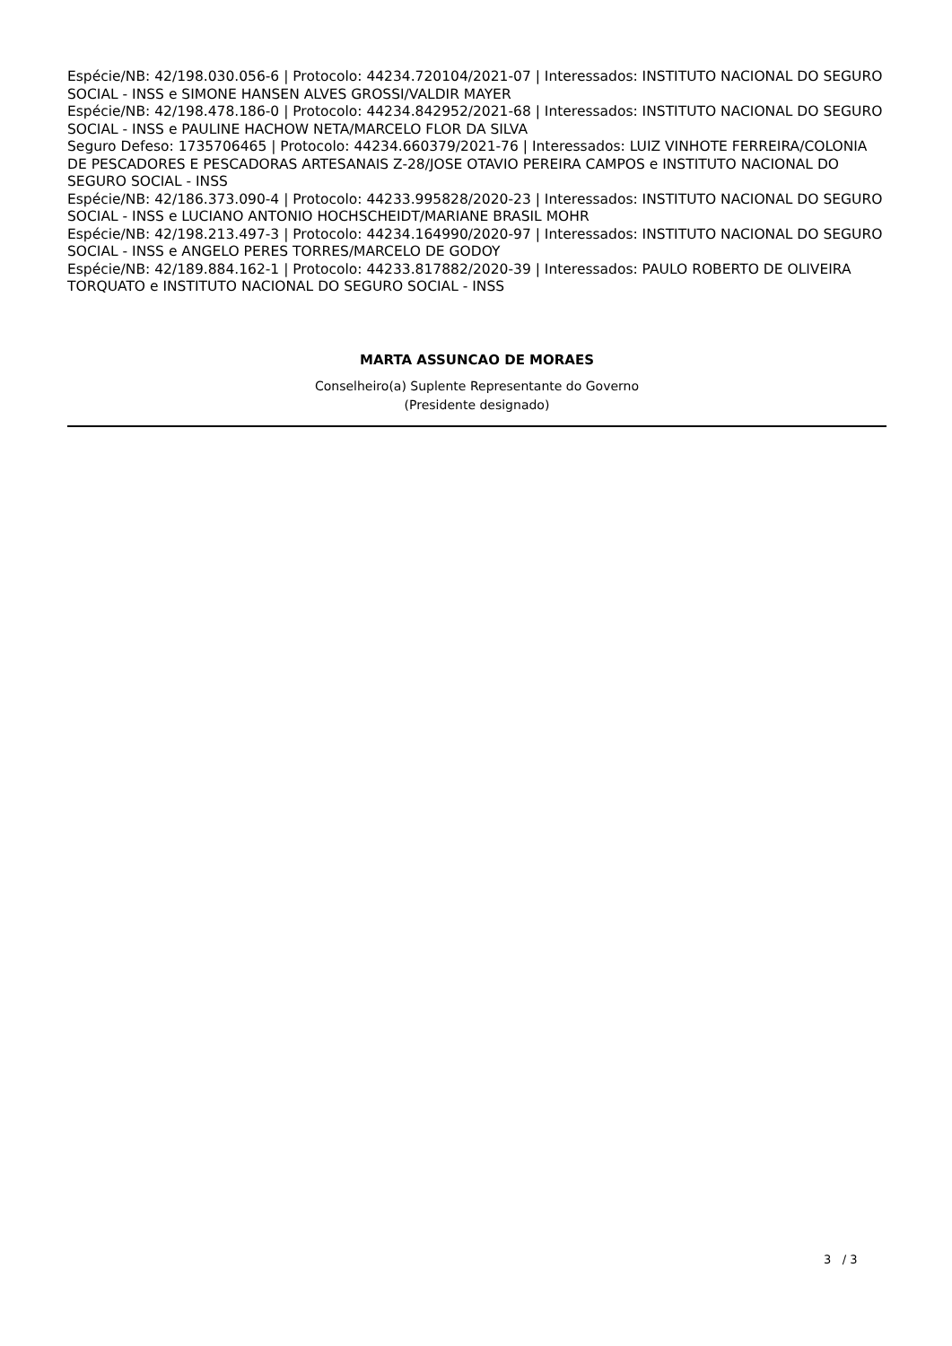Espécie/NB: 42/198.030.056-6 | Protocolo: 44234.720104/2021-07 | Interessados: INSTITUTO NACIONAL DO SEGURO SOCIAL - INSS e SIMONE HANSEN ALVES GROSSI/VALDIR MAYER
Espécie/NB: 42/198.478.186-0 | Protocolo: 44234.842952/2021-68 | Interessados: INSTITUTO NACIONAL DO SEGURO SOCIAL - INSS e PAULINE HACHOW NETA/MARCELO FLOR DA SILVA
Seguro Defeso: 1735706465 | Protocolo: 44234.660379/2021-76 | Interessados: LUIZ VINHOTE FERREIRA/COLONIA DE PESCADORES E PESCADORAS ARTESANAIS Z-28/JOSE OTAVIO PEREIRA CAMPOS e INSTITUTO NACIONAL DO SEGURO SOCIAL - INSS
Espécie/NB: 42/186.373.090-4 | Protocolo: 44233.995828/2020-23 | Interessados: INSTITUTO NACIONAL DO SEGURO SOCIAL - INSS e LUCIANO ANTONIO HOCHSCHEIDT/MARIANE BRASIL MOHR
Espécie/NB: 42/198.213.497-3 | Protocolo: 44234.164990/2020-97 | Interessados: INSTITUTO NACIONAL DO SEGURO SOCIAL - INSS e ANGELO PERES TORRES/MARCELO DE GODOY
Espécie/NB: 42/189.884.162-1 | Protocolo: 44233.817882/2020-39 | Interessados: PAULO ROBERTO DE OLIVEIRA TORQUATO e INSTITUTO NACIONAL DO SEGURO SOCIAL - INSS
MARTA ASSUNCAO DE MORAES
Conselheiro(a) Suplente Representante do Governo
(Presidente designado)
3 / 3